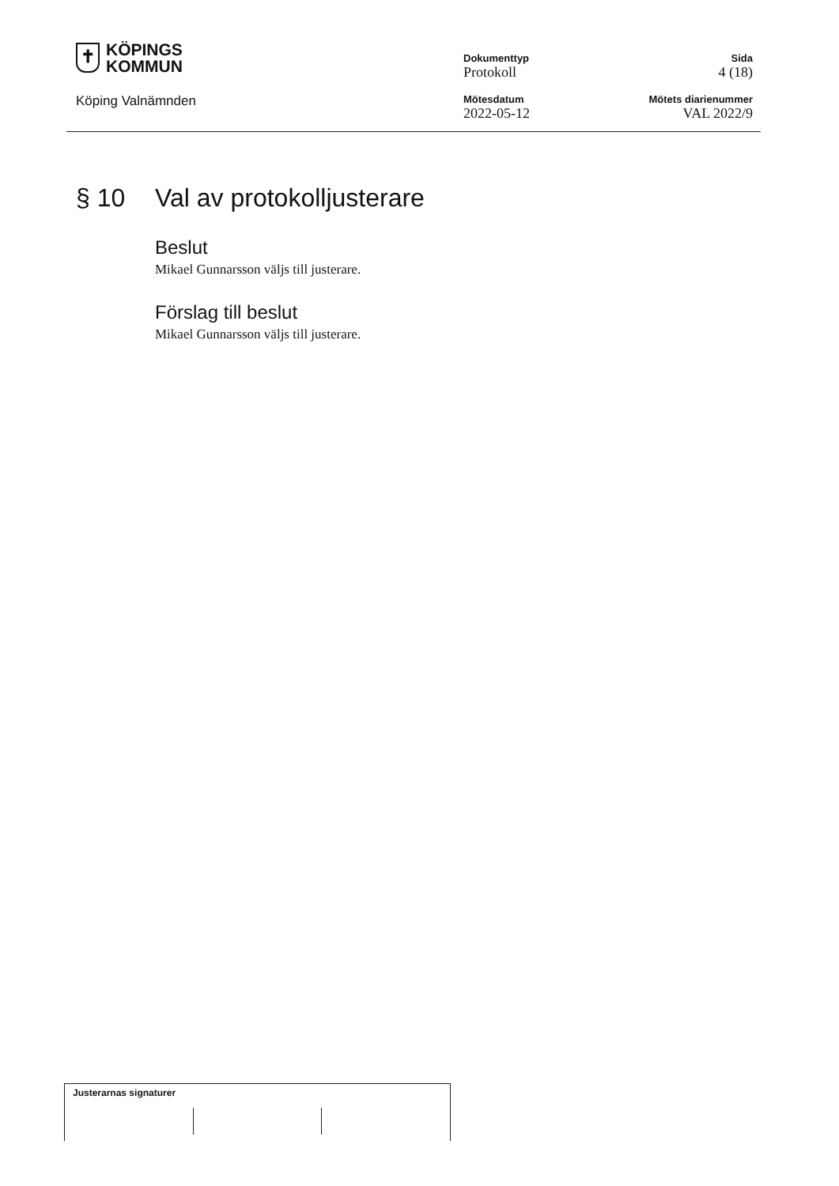✝
KÖPINGS
KOMMUN
Köping Valnämnden
Dokumenttyp
Protokoll
Mötesdatum
2022-05-12
Sida
4 (18)
Mötets diarienummer
VAL 2022/9
§ 10 Val av protokolljusterare
Beslut
Mikael Gunnarsson väljs till justerare.
Förslag till beslut
Mikael Gunnarsson väljs till justerare.
Justerarnas signaturer